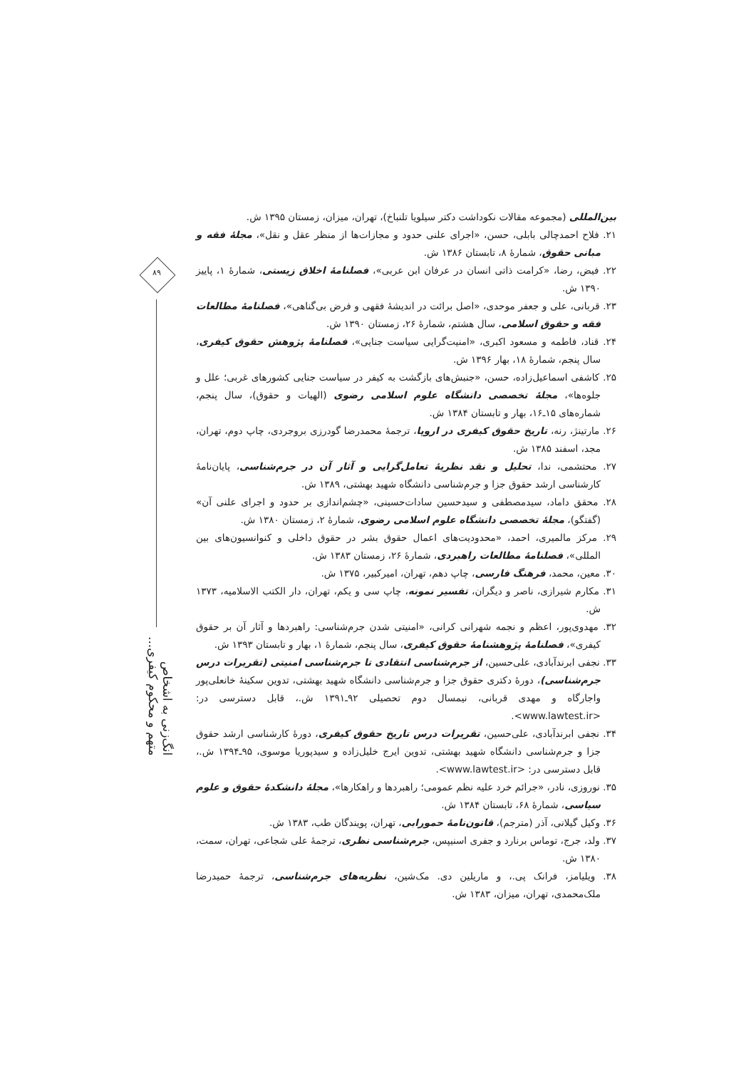۸۹
انگ‌زنی به اشخاص متهم و محکوم کیفری...
بین‌المللی (مجموعه مقالات نکوداشت دکتر سیلویا تلنباخ)، تهران، میزان، زمستان ۱۳۹۵ ش.
۲۱. فلاح احمدچالی بابلی، حسن، «اجرای علنی حدود و مجازات‌ها از منظر عقل و نقل»، مجلهٔ فقه و مبانی حقوق، شمارهٔ ۸، تابستان ۱۳۸۶ ش.
۲۲. فیض، رضا، «کرامت ذاتی انسان در عرفان ابن عربی»، فصلنامهٔ اخلاق زیستی، شمارهٔ ۱، پاییز ۱۳۹۰ ش.
۲۳. قربانی، علی و جعفر موحدی، «اصل برائت در اندیشهٔ فقهی و فرض بی‌گناهی»، فصلنامهٔ مطالعات فقه و حقوق اسلامی، سال هشتم، شمارهٔ ۲۶، زمستان ۱۳۹۰ ش.
۲۴. قناد، فاطمه و مسعود اکبری، «امنیت‌گرایی سیاست جنایی»، فصلنامهٔ پژوهش حقوق کیفری، سال پنجم، شمارهٔ ۱۸، بهار ۱۳۹۶ ش.
۲۵. کاشفی اسماعیل‌زاده، حسن، «جنبش‌های بازگشت به کیفر در سیاست جنایی کشورهای غربی؛ علل و جلوه‌ها»، مجلهٔ تخصصی دانشگاه علوم اسلامی رضوی (الهیات و حقوق)، سال پنجم، شماره‌های ۱۵ـ۱۶، بهار و تابستان ۱۳۸۴ ش.
۲۶. مارتینژ، رنه، تاریخ حقوق کیفری در اروپا، ترجمهٔ محمدرضا گودرزی بروجردی، چاپ دوم، تهران، مجد، اسفند ۱۳۸۵ ش.
۲۷. محتشمی، ندا، تحلیل و نقد نظریهٔ تعامل‌گرایی و آثار آن در جرم‌شناسی، پایان‌نامهٔ کارشناسی ارشد حقوق جزا و جرم‌شناسی دانشگاه شهید بهشتی، ۱۳۸۹ ش.
۲۸. محقق داماد، سیدمصطفی و سیدحسین سادات‌حسینی، «چشم‌اندازی بر حدود و اجرای علنی آن» (گفتگو)، مجلهٔ تخصصی دانشگاه علوم اسلامی رضوی، شمارهٔ ۲، زمستان ۱۳۸۰ ش.
۲۹. مرکز مالمیری، احمد، «محدودیت‌های اعمال حقوق بشر در حقوق داخلی و کنوانسیون‌های بین المللی»، فصلنامهٔ مطالعات راهبردی، شمارهٔ ۲۶، زمستان ۱۳۸۳ ش.
۳۰. معین، محمد، فرهنگ فارسی، چاپ دهم، تهران، امیرکبیر، ۱۳۷۵ ش.
۳۱. مکارم شیرازی، ناصر و دیگران، تفسیر نمونه، چاپ سی و یکم، تهران، دار الکتب الاسلامیه، ۱۳۷۳ ش.
۳۲. مهدوی‌پور، اعظم و نجمه شهرانی کرانی، «امنیتی شدن جرم‌شناسی: راهبردها و آثار آن بر حقوق کیفری»، فصلنامهٔ پژوهشنامهٔ حقوق کیفری، سال پنجم، شمارهٔ ۱، بهار و تابستان ۱۳۹۳ ش.
۳۳. نجفی ابرندآبادی، علی‌حسین، از جرم‌شناسی انتقادی تا جرم‌شناسی امنیتی (تقریرات درس جرم‌شناسی)، دورهٔ دکتری حقوق جزا و جرم‌شناسی دانشگاه شهید بهشتی، تدوین سکینهٔ خانعلی‌پور واجارگاه و مهدی قربانی، نیمسال دوم تحصیلی ۹۲ـ۱۳۹۱ ش.، قابل دسترسی در: <www.lawtest.ir>.
۳۴. نجفی ابرندآبادی، علی‌حسین، تقریرات درس تاریخ حقوق کیفری، دورهٔ کارشناسی ارشد حقوق جزا و جرم‌شناسی دانشگاه شهید بهشتی، تدوین ایرج خلیل‌زاده و سیدپوریا موسوی، ۹۵ـ۱۳۹۴ ش.، قابل دسترسی در: <www.lawtest.ir>.
۳۵. نوروزی، نادر، «جرائم خرد علیه نظم عمومی؛ راهبردها و راهکارها»، مجلهٔ دانشکدهٔ حقوق و علوم سیاسی، شمارهٔ ۶۸، تابستان ۱۳۸۴ ش.
۳۶. وکیل گیلانی، آذر (مترجم)، قانون‌نامهٔ حمورابی، تهران، پویندگان طب، ۱۳۸۳ ش.
۳۷. ولد، جرج، توماس برنارد و جفری اسنیپس، جرم‌شناسی نظری، ترجمهٔ علی شجاعی، تهران، سمت، ۱۳۸۰ ش.
۳۸. ویلیامز، فرانک پی.، و ماریلین دی. مک‌شین، نظریه‌های جرم‌شناسی، ترجمهٔ حمیدرضا ملک‌محمدی، تهران، میزان، ۱۳۸۳ ش.